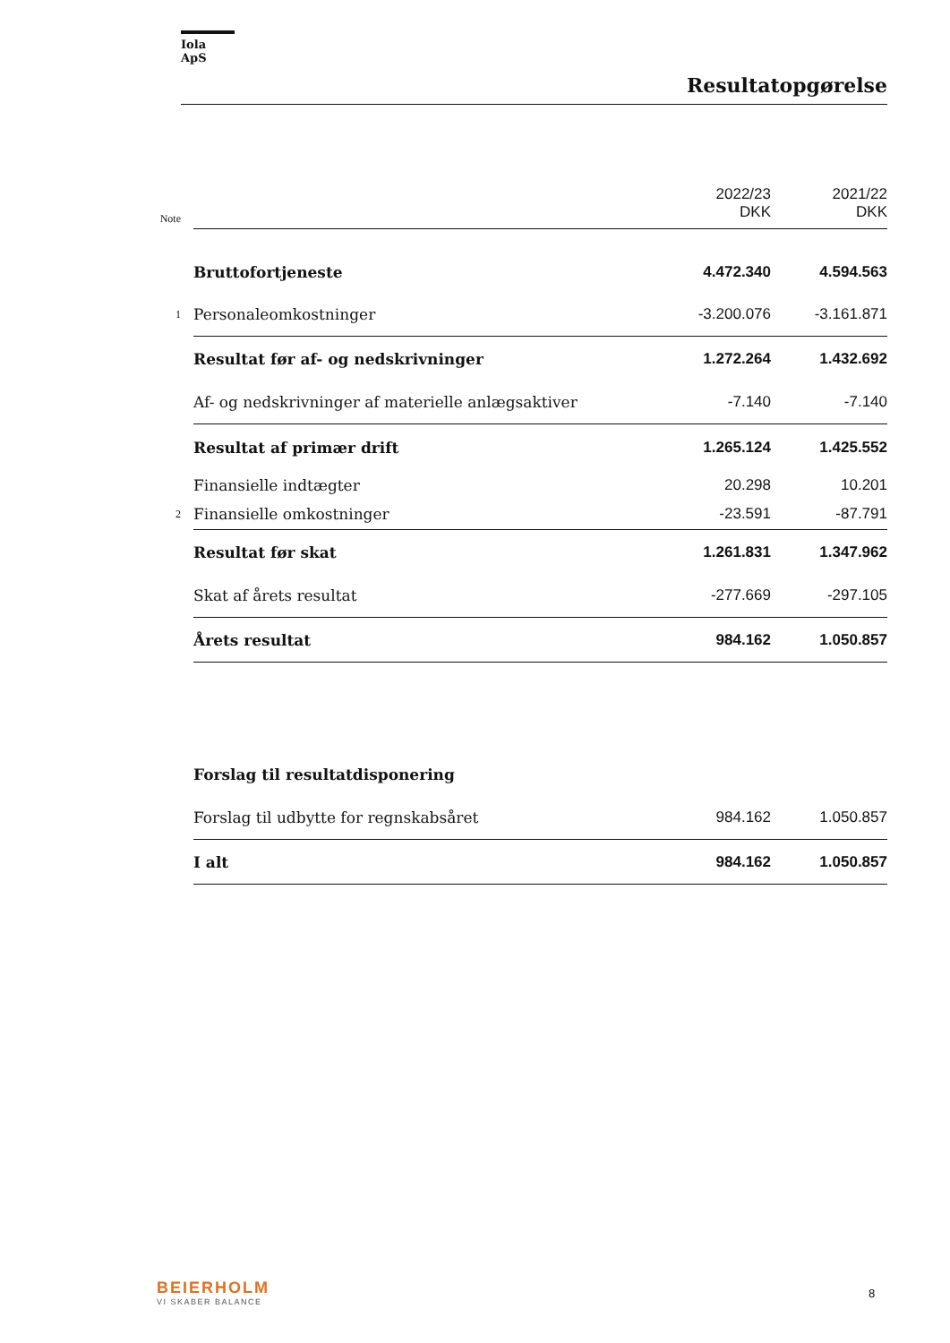Iola ApS
Resultatopgørelse
| Note | | 2022/23 DKK | 2021/22 DKK |
| | Bruttofortjeneste | 4.472.340 | 4.594.563 |
| 1 | Personaleomkostninger | -3.200.076 | -3.161.871 |
| | Resultat før af- og nedskrivninger | 1.272.264 | 1.432.692 |
| | Af- og nedskrivninger af materielle anlægsaktiver | -7.140 | -7.140 |
| | Resultat af primær drift | 1.265.124 | 1.425.552 |
| | Finansielle indtægter | 20.298 | 10.201 |
| 2 | Finansielle omkostninger | -23.591 | -87.791 |
| | Resultat før skat | 1.261.831 | 1.347.962 |
| | Skat af årets resultat | -277.669 | -297.105 |
| | Årets resultat | 984.162 | 1.050.857 |
| | Forslag til resultatdisponering | | |
| | Forslag til udbytte for regnskabsåret | 984.162 | 1.050.857 |
| | I alt | 984.162 | 1.050.857 |
BEIERHOLM
VI SKABER BALANCE
8